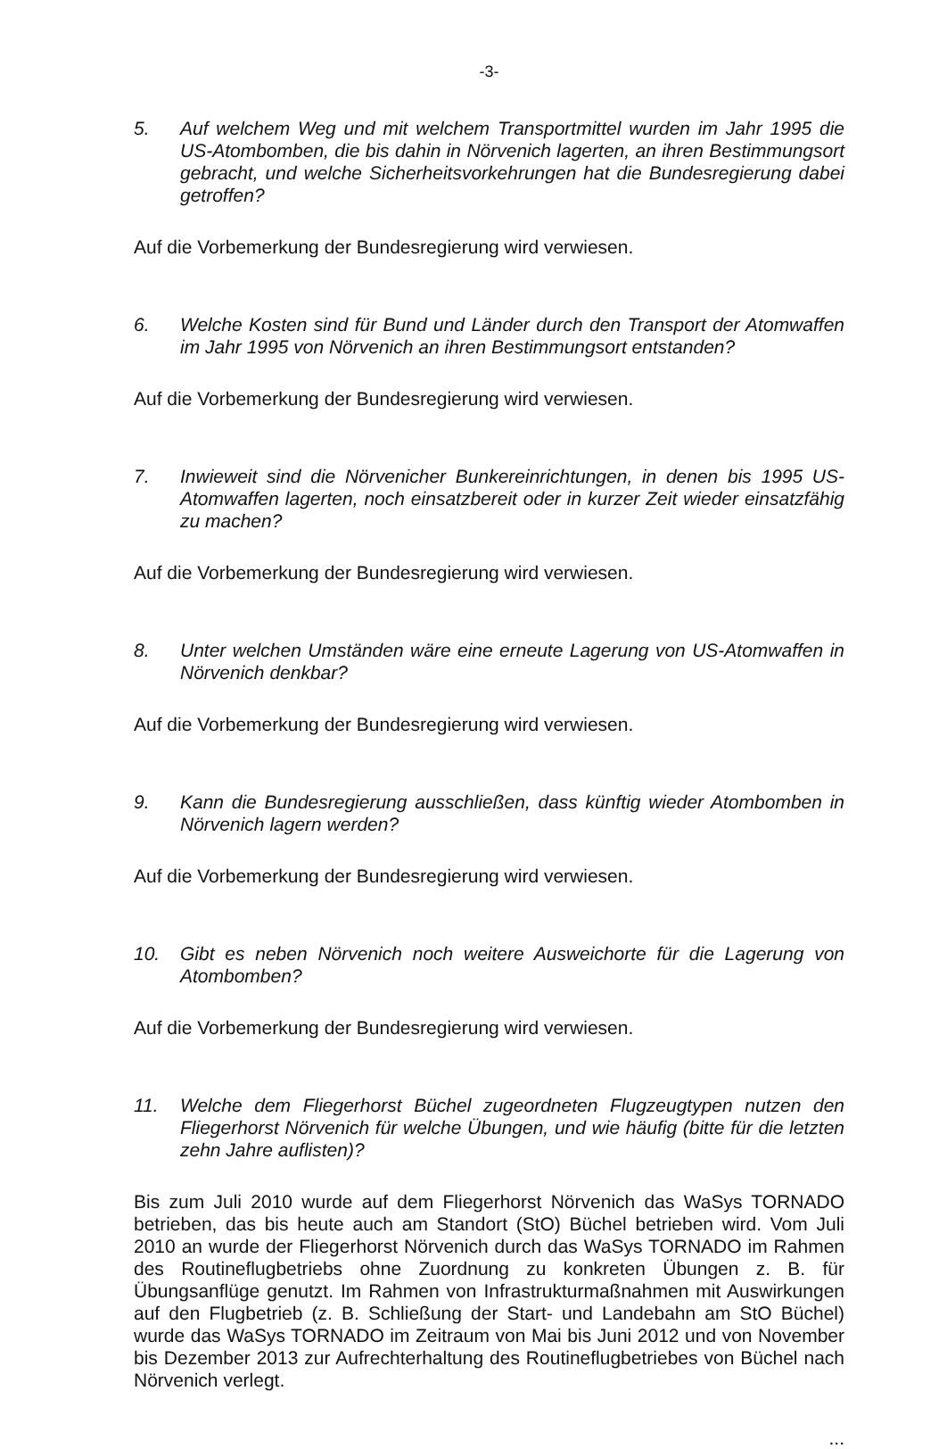-3-
5. Auf welchem Weg und mit welchem Transportmittel wurden im Jahr 1995 die US-Atombomben, die bis dahin in Nörvenich lagerten, an ihren Bestimmungsort gebracht, und welche Sicherheitsvorkehrungen hat die Bundesregierung dabei getroffen?
Auf die Vorbemerkung der Bundesregierung wird verwiesen.
6. Welche Kosten sind für Bund und Länder durch den Transport der Atomwaffen im Jahr 1995 von Nörvenich an ihren Bestimmungsort entstanden?
Auf die Vorbemerkung der Bundesregierung wird verwiesen.
7. Inwieweit sind die Nörvenicher Bunkereinrichtungen, in denen bis 1995 US-Atomwaffen lagerten, noch einsatzbereit oder in kurzer Zeit wieder einsatzfähig zu machen?
Auf die Vorbemerkung der Bundesregierung wird verwiesen.
8. Unter welchen Umständen wäre eine erneute Lagerung von US-Atomwaffen in Nörvenich denkbar?
Auf die Vorbemerkung der Bundesregierung wird verwiesen.
9. Kann die Bundesregierung ausschließen, dass künftig wieder Atombomben in Nörvenich lagern werden?
Auf die Vorbemerkung der Bundesregierung wird verwiesen.
10. Gibt es neben Nörvenich noch weitere Ausweichorte für die Lagerung von Atombomben?
Auf die Vorbemerkung der Bundesregierung wird verwiesen.
11. Welche dem Fliegerhorst Büchel zugeordneten Flugzeugtypen nutzen den Fliegerhorst Nörvenich für welche Übungen, und wie häufig (bitte für die letzten zehn Jahre auflisten)?
Bis zum Juli 2010 wurde auf dem Fliegerhorst Nörvenich das WaSys TORNADO betrieben, das bis heute auch am Standort (StO) Büchel betrieben wird. Vom Juli 2010 an wurde der Fliegerhorst Nörvenich durch das WaSys TORNADO im Rahmen des Routineflugbetriebs ohne Zuordnung zu konkreten Übungen z. B. für Übungsanflüge genutzt. Im Rahmen von Infrastrukturmaßnahmen mit Auswirkungen auf den Flugbetrieb (z. B. Schließung der Start- und Landebahn am StO Büchel) wurde das WaSys TORNADO im Zeitraum von Mai bis Juni 2012 und von November bis Dezember 2013 zur Aufrechterhaltung des Routineflugbetriebes von Büchel nach Nörvenich verlegt.
...